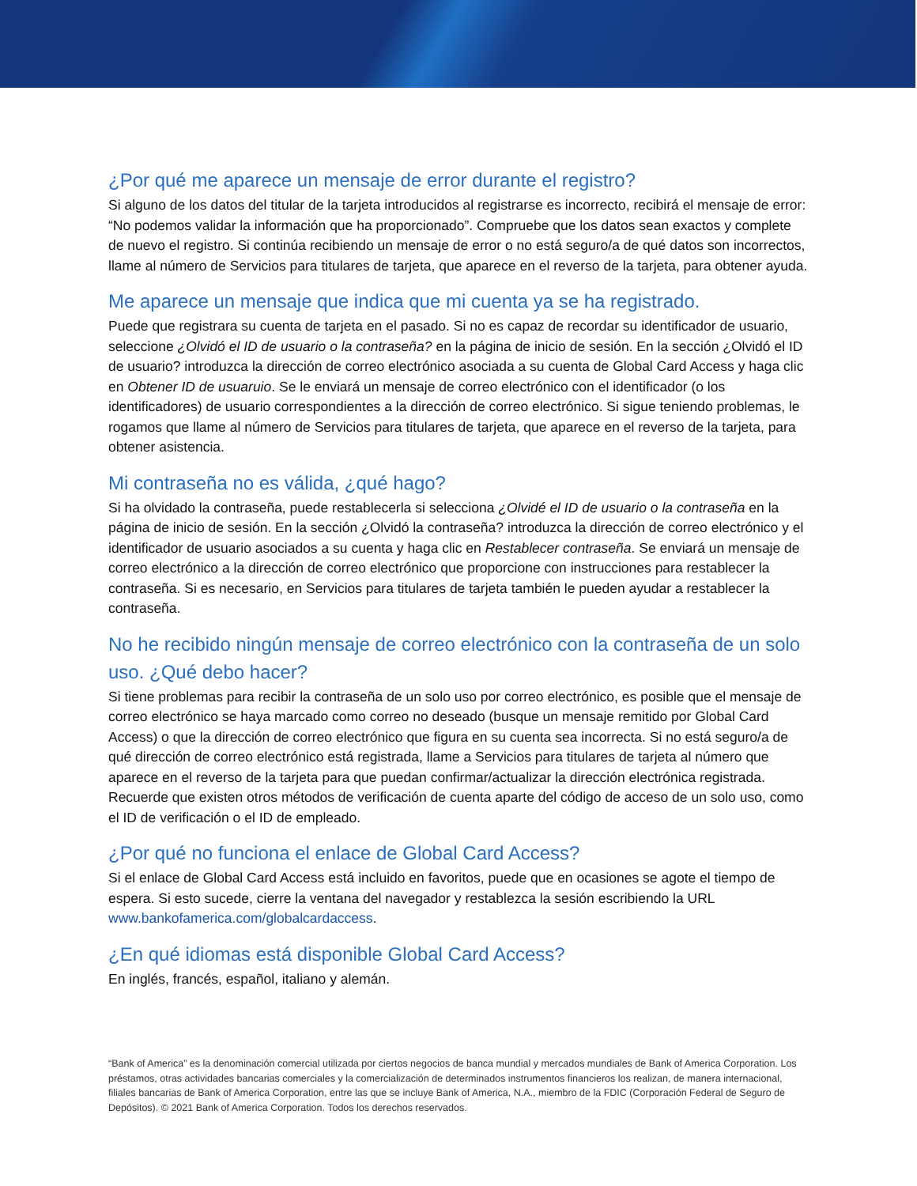¿Por qué me aparece un mensaje de error durante el registro?
Si alguno de los datos del titular de la tarjeta introducidos al registrarse es incorrecto, recibirá el mensaje de error: “No podemos validar la información que ha proporcionado”. Compruebe que los datos sean exactos y complete de nuevo el registro. Si continúa recibiendo un mensaje de error o no está seguro/a de qué datos son incorrectos, llame al número de Servicios para titulares de tarjeta, que aparece en el reverso de la tarjeta, para obtener ayuda.
Me aparece un mensaje que indica que mi cuenta ya se ha registrado.
Puede que registrara su cuenta de tarjeta en el pasado. Si no es capaz de recordar su identificador de usuario, seleccione ¿Olvidó el ID de usuario o la contraseña? en la página de inicio de sesión. En la sección ¿Olvidó el ID de usuario? introduzca la dirección de correo electrónico asociada a su cuenta de Global Card Access y haga clic en Obtener ID de usuaruio. Se le enviará un mensaje de correo electrónico con el identificador (o los identificadores) de usuario correspondientes a la dirección de correo electrónico. Si sigue teniendo problemas, le rogamos que llame al número de Servicios para titulares de tarjeta, que aparece en el reverso de la tarjeta, para obtener asistencia.
Mi contraseña no es válida, ¿qué hago?
Si ha olvidado la contraseña, puede restablecerla si selecciona ¿Olvidé el ID de usuario o la contraseña en la página de inicio de sesión. En la sección ¿Olvidó la contraseña? introduzca la dirección de correo electrónico y el identificador de usuario asociados a su cuenta y haga clic en Restablecer contraseña. Se enviará un mensaje de correo electrónico a la dirección de correo electrónico que proporcione con instrucciones para restablecer la contraseña. Si es necesario, en Servicios para titulares de tarjeta también le pueden ayudar a restablecer la contraseña.
No he recibido ningún mensaje de correo electrónico con la contraseña de un solo uso. ¿Qué debo hacer?
Si tiene problemas para recibir la contraseña de un solo uso por correo electrónico, es posible que el mensaje de correo electrónico se haya marcado como correo no deseado (busque un mensaje remitido por Global Card Access) o que la dirección de correo electrónico que figura en su cuenta sea incorrecta. Si no está seguro/a de qué dirección de correo electrónico está registrada, llame a Servicios para titulares de tarjeta al número que aparece en el reverso de la tarjeta para que puedan confirmar/actualizar la dirección electrónica registrada. Recuerde que existen otros métodos de verificación de cuenta aparte del código de acceso de un solo uso, como el ID de verificación o el ID de empleado.
¿Por qué no funciona el enlace de Global Card Access?
Si el enlace de Global Card Access está incluido en favoritos, puede que en ocasiones se agote el tiempo de espera. Si esto sucede, cierre la ventana del navegador y restablezca la sesión escribiendo la URL www.bankofamerica.com/globalcardaccess.
¿En qué idiomas está disponible Global Card Access?
En inglés, francés, español, italiano y alemán.
“Bank of America” es la denominación comercial utilizada por ciertos negocios de banca mundial y mercados mundiales de Bank of America Corporation. Los préstamos, otras actividades bancarias comerciales y la comercialización de determinados instrumentos financieros los realizan, de manera internacional, filiales bancarias de Bank of America Corporation, entre las que se incluye Bank of America, N.A., miembro de la FDIC (Corporación Federal de Seguro de Depósitos). © 2021 Bank of America Corporation. Todos los derechos reservados.